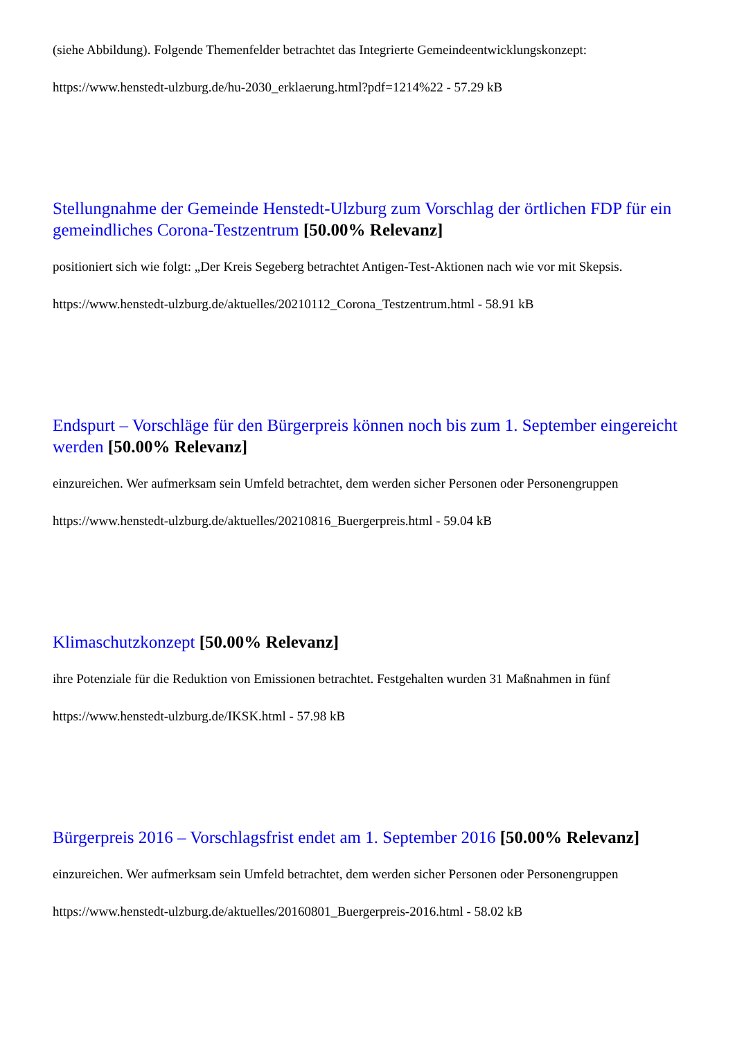(siehe Abbildung). Folgende Themenfelder betrachtet das Integrierte Gemeindeentwicklungskonzept:
https://www.henstedt-ulzburg.de/hu-2030_erklaerung.html?pdf=1214%22 - 57.29 kB
Stellungnahme der Gemeinde Henstedt-Ulzburg zum Vorschlag der örtlichen FDP für ein gemeindliches Corona-Testzentrum [50.00% Relevanz]
positioniert sich wie folgt: „Der Kreis Segeberg betrachtet Antigen-Test-Aktionen nach wie vor mit Skepsis.
https://www.henstedt-ulzburg.de/aktuelles/20210112_Corona_Testzentrum.html - 58.91 kB
Endspurt – Vorschläge für den Bürgerpreis können noch bis zum 1. September eingereicht werden [50.00% Relevanz]
einzureichen. Wer aufmerksam sein Umfeld betrachtet, dem werden sicher Personen oder Personengruppen
https://www.henstedt-ulzburg.de/aktuelles/20210816_Buergerpreis.html - 59.04 kB
Klimaschutzkonzept [50.00% Relevanz]
ihre Potenziale für die Reduktion von Emissionen betrachtet. Festgehalten wurden 31 Maßnahmen in fünf
https://www.henstedt-ulzburg.de/IKSK.html - 57.98 kB
Bürgerpreis 2016 – Vorschlagsfrist endet am 1. September 2016 [50.00% Relevanz]
einzureichen. Wer aufmerksam sein Umfeld betrachtet, dem werden sicher Personen oder Personengruppen
https://www.henstedt-ulzburg.de/aktuelles/20160801_Buergerpreis-2016.html - 58.02 kB